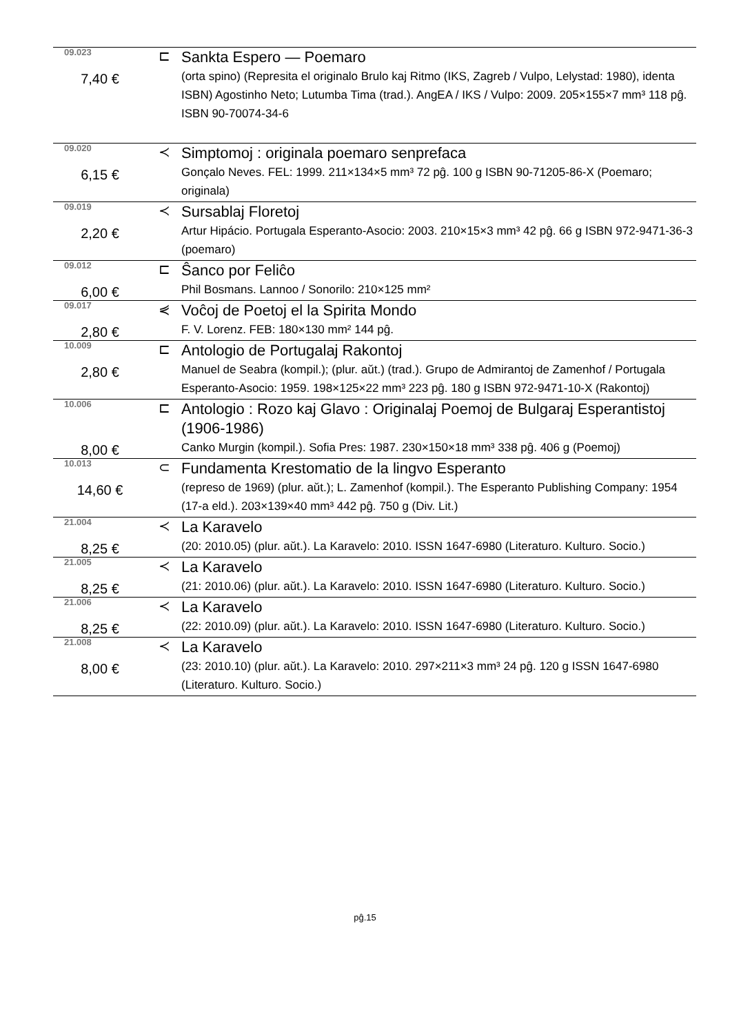| 09.023 | ⊏ | Sankta Espero — Poemaro |
| 7,40 € | | (orta spino) (Represita el originalo Brulo kaj Ritmo (IKS, Zagreb / Vulpo, Lelystad: 1980), identa ISBN) Agostinho Neto; Lutumba Tima (trad.). AngEA / IKS / Vulpo: 2009. 205×155×7 mm³ 118 pĝ. ISBN 90-70074-34-6 |
| 09.020 | ≺ | Simptomoj : originala poemaro senprefaca |
| 6,15 € | | Gonçalo Neves. FEL: 1999. 211×134×5 mm³ 72 pĝ. 100 g ISBN 90-71205-86-X (Poemaro; originala) |
| 09.019 | ≺ | Sursablaj Floretoj |
| 2,20 € | | Artur Hipácio. Portugala Esperanto-Asocio: 2003. 210×15×3 mm³ 42 pĝ. 66 g ISBN 972-9471-36-3 (poemaro) |
| 09.012 | ⊏ | Ŝanco por Feliĉo |
| 6,00 € | | Phil Bosmans. Lannoo / Sonorilo: 210×125 mm² |
| 09.017 | ⋞ | Voĉoj de Poetoj el la Spirita Mondo |
| 2,80 € | | F. V. Lorenz. FEB: 180×130 mm² 144 pĝ. |
| 10.009 | ⊏ | Antologio de Portugalaj Rakontoj |
| 2,80 € | | Manuel de Seabra (kompil.); (plur. aŭt.) (trad.). Grupo de Admirantoj de Zamenhof / Portugala Esperanto-Asocio: 1959. 198×125×22 mm³ 223 pĝ. 180 g ISBN 972-9471-10-X (Rakontoj) |
| 10.006 | ⊏ | Antologio : Rozo kaj Glavo : Originalaj Poemoj de Bulgaraj Esperantistoj (1906-1986) |
| 8,00 € | | Canko Murgin (kompil.). Sofia Pres: 1987. 230×150×18 mm³ 338 pĝ. 406 g (Poemoj) |
| 10.013 | ⊂ | Fundamenta Krestomatio de la lingvo Esperanto |
| 14,60 € | | (represo de 1969) (plur. aŭt.); L. Zamenhof (kompil.). The Esperanto Publishing Company: 1954 (17-a eld.). 203×139×40 mm³ 442 pĝ. 750 g (Div. Lit.) |
| 21.004 | ≺ | La Karavelo |
| 8,25 € | | (20: 2010.05) (plur. aŭt.). La Karavelo: 2010. ISSN 1647-6980 (Literaturo. Kulturo. Socio.) |
| 21.005 | ≺ | La Karavelo |
| 8,25 € | | (21: 2010.06) (plur. aŭt.). La Karavelo: 2010. ISSN 1647-6980 (Literaturo. Kulturo. Socio.) |
| 21.006 | ≺ | La Karavelo |
| 8,25 € | | (22: 2010.09) (plur. aŭt.). La Karavelo: 2010. ISSN 1647-6980 (Literaturo. Kulturo. Socio.) |
| 21.008 | ≺ | La Karavelo |
| 8,00 € | | (23: 2010.10) (plur. aŭt.). La Karavelo: 2010. 297×211×3 mm³ 24 pĝ. 120 g ISSN 1647-6980 (Literaturo. Kulturo. Socio.) |
pĝ.15